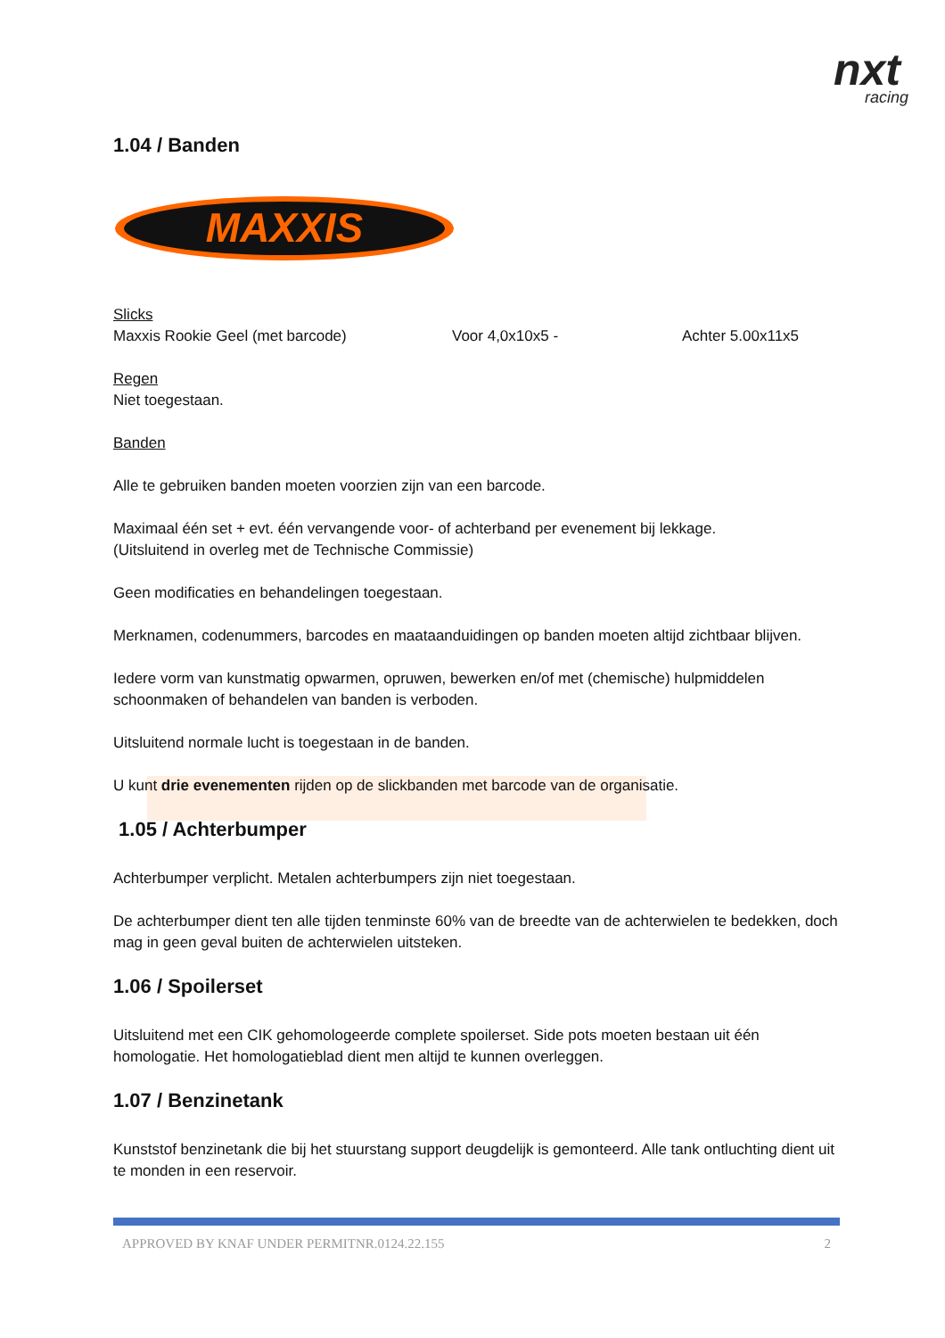nxt
racing
1.04 / Banden
MAXXIS
Slicks
Maxxis Rookie Geel (met barcode) Voor 4,0x10x5 - Achter 5.00x11x5
Regen
Niet toegestaan.
Banden
Alle te gebruiken banden moeten voorzien zijn van een barcode.
Maximaal één set + evt. één vervangende voor- of achterband per evenement bij lekkage.
(Uitsluitend in overleg met de Technische Commissie)
Geen modificaties en behandelingen toegestaan.
Merknamen, codenummers, barcodes en maataanduidingen op banden moeten altijd zichtbaar blijven.
Iedere vorm van kunstmatig opwarmen, opruwen, bewerken en/of met (chemische) hulpmiddelen schoonmaken of behandelen van banden is verboden.
Uitsluitend normale lucht is toegestaan in de banden.
U kunt drie evenementen rijden op de slickbanden met barcode van de organisatie.
1.05 / Achterbumper
Achterbumper verplicht. Metalen achterbumpers zijn niet toegestaan.
De achterbumper dient ten alle tijden tenminste 60% van de breedte van de achterwielen te bedekken, doch mag in geen geval buiten de achterwielen uitsteken.
1.06 / Spoilerset
Uitsluitend met een CIK gehomologeerde complete spoilerset. Side pots moeten bestaan uit één homologatie. Het homologatieblad dient men altijd te kunnen overleggen.
1.07 / Benzinetank
Kunststof benzinetank die bij het stuurstang support deugdelijk is gemonteerd. Alle tank ontluchting dient uit te monden in een reservoir.
APPROVED BY KNAF UNDER PERMITNR.0124.22.155 2